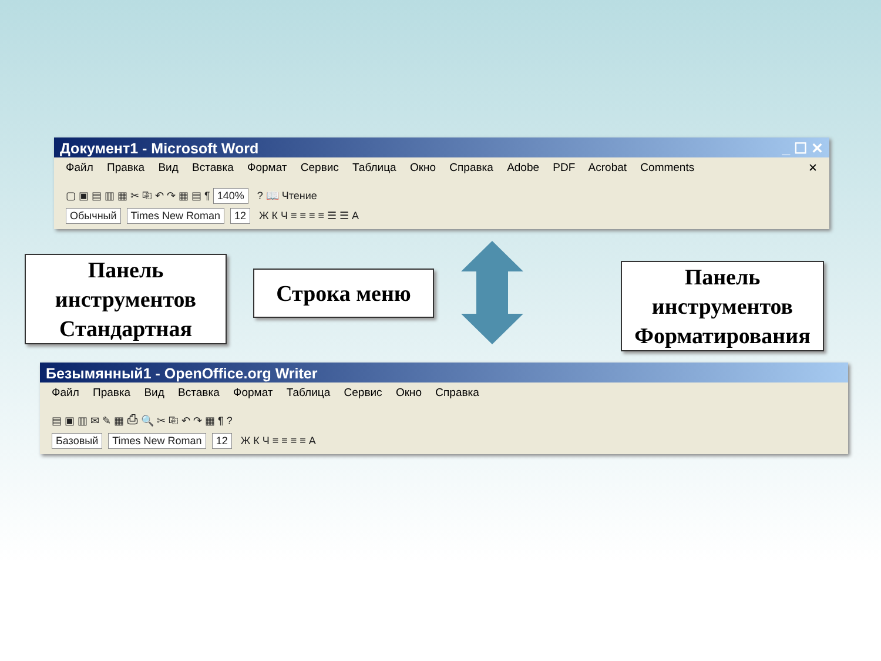Документ1 - Microsoft Word _ ☐ ✕
Файл Правка Вид Вставка Формат Сервис Таблица Окно Справка Adobe PDF Acrobat Comments ✕
▢ ▣ ▤ ▥ ▦ ✂ ⎘ ↶ ↷ ▦ ▤ ¶ 140% ? 📖 Чтение
Обычный Times New Roman 12 Ж К Ч ≡ ≡ ≡ ≡ ☰ ☰ A
Панель инструментов Стандартная
Строка меню
Панель инструментов Форматирования
Безымянный1 - OpenOffice.org Writer
Файл Правка Вид Вставка Формат Таблица Сервис Окно Справка
▤ ▣ ▥ ✉ ✎ ▦ ⎙ 🔍 ✂ ⎘ ↶ ↷ ▦ ¶ ?
Базовый Times New Roman 12 Ж К Ч ≡ ≡ ≡ ≡ A